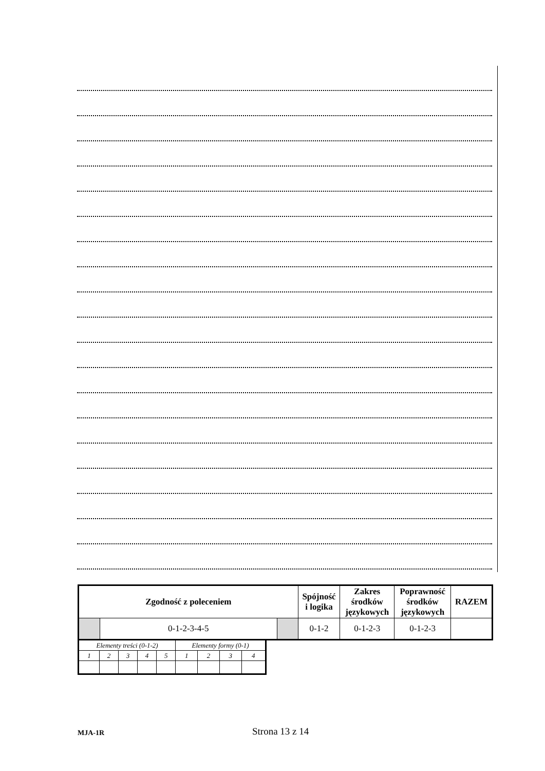| Zgodność z poleceniem | | | Spójność i logika | Zakres środków językowych | Poprawność środków językowych | RAZEM |
| | 0-1-2-3-4-5 | | 0-1-2 | 0-1-2-3 | 0-1-2-3 | |
| Elementy treści (0-1-2) | | | | | Elementy formy (0-1) | | | |
| 1 | 2 | 3 | 4 | 5 | 1 | 2 | 3 | 4 |
MJA-1R Strona 13 z 14